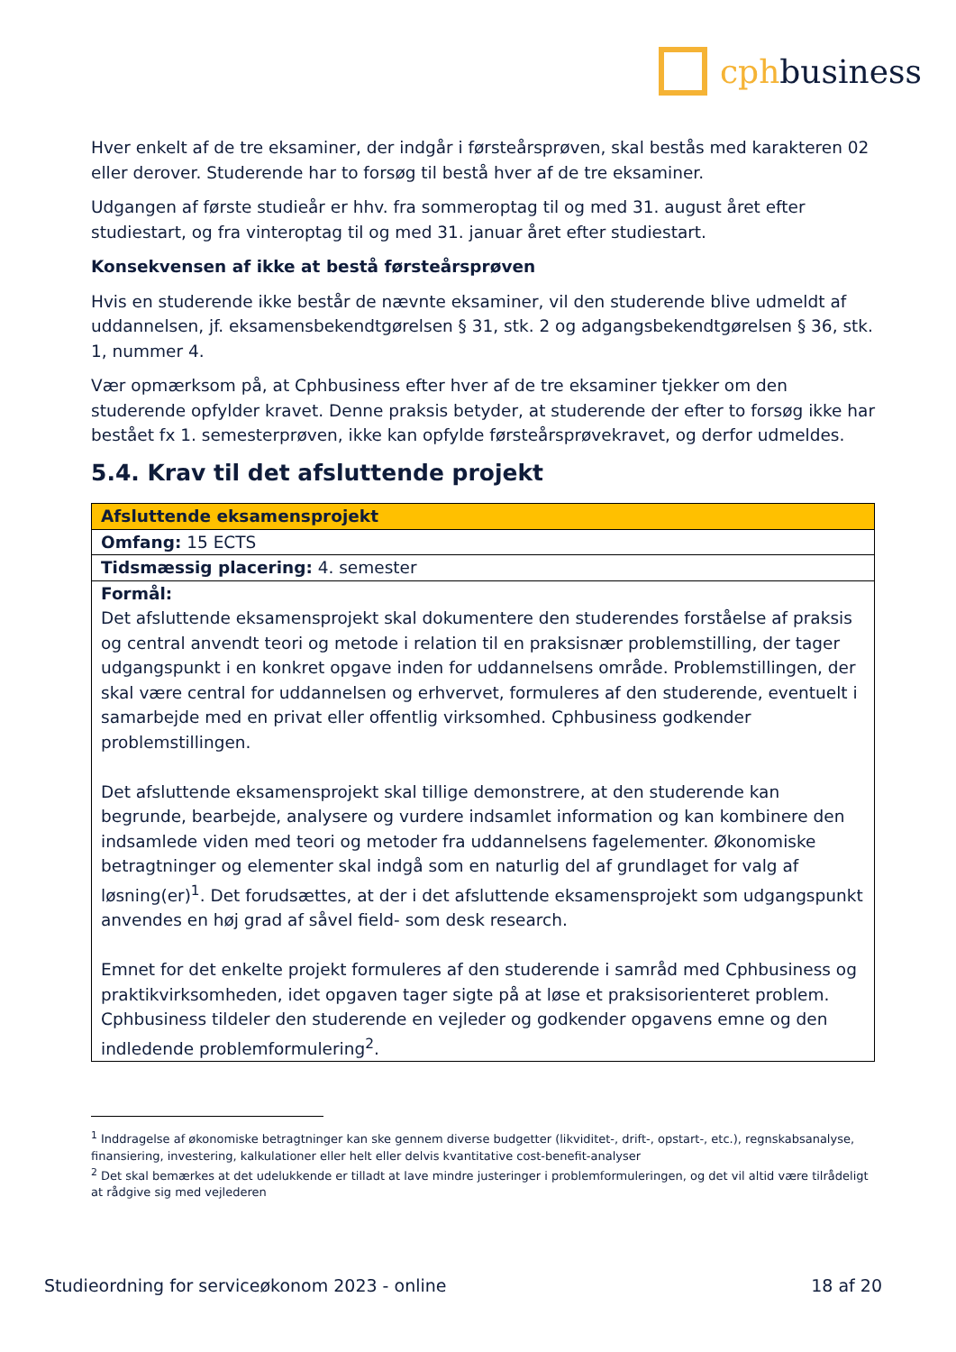cphbusiness
Hver enkelt af de tre eksaminer, der indgår i førsteårsprøven, skal bestås med karakteren 02 eller derover. Studerende har to forsøg til bestå hver af de tre eksaminer.
Udgangen af første studieår er hhv. fra sommeroptag til og med 31. august året efter studiestart, og fra vinteroptag til og med 31. januar året efter studiestart.
Konsekvensen af ikke at bestå førsteårsprøven
Hvis en studerende ikke består de nævnte eksaminer, vil den studerende blive udmeldt af uddannelsen, jf. eksamensbekendtgørelsen § 31, stk. 2 og adgangsbekendtgørelsen § 36, stk. 1, nummer 4.
Vær opmærksom på, at Cphbusiness efter hver af de tre eksaminer tjekker om den studerende opfylder kravet. Denne praksis betyder, at studerende der efter to forsøg ikke har bestået fx 1. semesterprøven, ikke kan opfylde førsteårsprøvekravet, og derfor udmeldes.
5.4. Krav til det afsluttende projekt
| Afsluttende eksamensprojekt |
| --- |
| Omfang: 15 ECTS |
| Tidsmæssig placering: 4. semester |
| Formål: Det afsluttende eksamensprojekt skal dokumentere den studerendes forståelse af praksis og central anvendt teori og metode i relation til en praksisnær problemstilling, der tager udgangspunkt i en konkret opgave inden for uddannelsens område. Problemstillingen, der skal være central for uddannelsen og erhvervet, formuleres af den studerende, eventuelt i samarbejde med en privat eller offentlig virksomhed. Cphbusiness godkender problemstillingen. Det afsluttende eksamensprojekt skal tillige demonstrere, at den studerende kan begrunde, bearbejde, analysere og vurdere indsamlet information og kan kombinere den indsamlede viden med teori og metoder fra uddannelsens fagelementer. Økonomiske betragtninger og elementer skal indgå som en naturlig del af grundlaget for valg af løsning(er)<sup>1</sup>. Det forudsættes, at der i det afsluttende eksamensprojekt som udgangspunkt anvendes en høj grad af såvel field- som desk research. Emnet for det enkelte projekt formuleres af den studerende i samråd med Cphbusiness og praktikvirksomheden, idet opgaven tager sigte på at løse et praksisorienteret problem. Cphbusiness tildeler den studerende en vejleder og godkender opgavens emne og den indledende problemformulering<sup>2</sup>. |
<sup>1</sup> Inddragelse af økonomiske betragtninger kan ske gennem diverse budgetter (likviditet-, drift-, opstart-, etc.), regnskabsanalyse, finansiering, investering, kalkulationer eller helt eller delvis kvantitative cost-benefit-analyser
<sup>2</sup> Det skal bemærkes at det udelukkende er tilladt at lave mindre justeringer i problemformuleringen, og det vil altid være tilrådeligt at rådgive sig med vejlederen
Studieordning for serviceøkonom 2023 - online 18 af 20